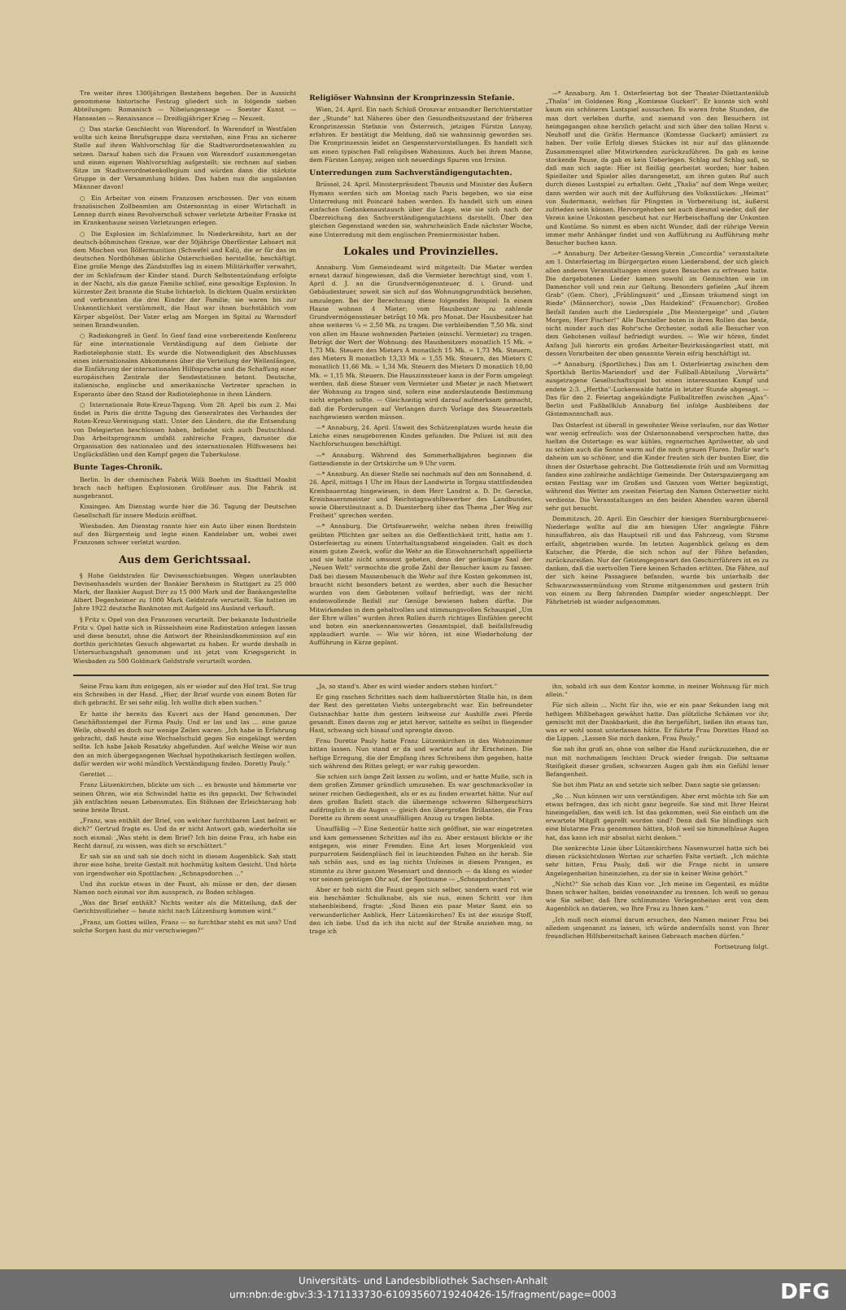Tre weiter ihres 1300jährigen Bestehens begehen. Der in Aussicht genommene historische Festzug gliedert sich in folgende sieben Abteilungen: Romanisch — Nibelungensage — Soester Kunst — Hanseaten — Renaissance — Dreißigjähriger Krieg — Neuzeit.
○ Das starke Geschlecht von Warendorf. In Warendorf in Westfalen wollte sich keine Berufsgruppe dazu verstehen, eine Frau an sicherer Stelle auf ihren Wahlvorschlag für die Stadtverordnetenwahlen zu setzen. Darauf haben sich die Frauen von Warendorf zusammengetan und einen eigenen Wahlvorschlag aufgestellt: sie rechnen auf sieben Sitze im Stadtverordnetenkollegium und würden dann die stärkste Gruppe in der Versammlung bilden. Das haben nun die ungalanten Männner davon!
○ Ein Arbeiter von einem Franzosen erschossen. Der von einem französischen Zollbeamten am Ostersonntag in einer Wirtschaft in Lennep durch einen Revolverschuß schwer verletzte Arbeiter Franke ist im Krankenhause seinen Verletzungen erlegen.
○ Die Explosion im Schlafzimmer. In Niederkreibitz, hart an der deutsch-böhmischen Grenze, war der 50jährige Oberförster Lehnert mit dem Mischen von Böllermunition (Schwefel und Kali), die er für das im deutschen Nordböhmen übliche Osterschießen herstellte, beschäftigt. Eine große Menge des Zündstoffes lag in einem Militärkoffer verwahrt, der im Schlafraum der Kinder stand. Durch Selbstentzündung erfolgte in der Nacht, als die ganze Familie schlief, eine gewaltige Explosion. In kürzester Zeit brannte die Stube lichterloh. In dichtem Qualm erstickten und verbrannten die drei Kinder der Familie; sie waren bis zur Unkenntlichkeit verstümmelt, die Haut war ihnen buchstäblich vom Körper abgelöst. Der Vater erlag am Morgen im Spital zu Warnsdorf seinen Brandwunden.
○ Radiokongreß in Genf. In Genf fand eine vorbereitende Konferenz für eine internationale Verständigung auf dem Gebiete der Radiotelephonie statt. Es wurde die Notwendigkeit des Abschlusses eines internationalen Abkommens über die Verteilung der Wellenlängen, die Einführung der internationalen Hilfssprache und die Schaffung einer europäischen Zentrale der Sendestationen betont. Deutsche, italienische, englische und amerikanische Vertreter sprachen in Esperanto über den Stand der Radiotelephonie in ihren Ländern.
○ Internationale Rote-Kreuz-Tagung. Vom 28. April bis zum 2. Mai findet in Paris die dritte Tagung des Generalrates des Verbandes der Roten-Kreuz-Vereinigung statt. Unter den Ländern, die die Entsendung von Delegierten beschlossen haben, befindet sich auch Deutschland. Das Arbeitsprogramm umfaßt zahlreiche Fragen, darunter die Organisation des nationalen und des internationalen Hilfswesens bei Unglücksfällen und den Kampf gegen die Tuberkulose.
Bunte Tages-Chronik.
Berlin. In der chemischen Fabrik Willi Boehm im Stadtteil Moabit brach nach heftigen Explosionen Großfeuer aus. Die Fabrik ist ausgebrannt.
Kissingen. Am Dienstag wurde hier die 36. Tagung der Deutschen Gesellschaft für innere Medizin eröffnet.
Wiesbaden. Am Dienstag rannte hier ein Auto über einen Bordstein auf den Bürgersteig und legte einen Kandelaber um, wobei zwei Franzosen schwer verletzt wurden.
Aus dem Gerichtssaal.
§ Hohe Geldstrafen für Devisenschiebungen. Wegen unerlaubten Devisenhandels wurden der Bankier Bernheim in Stuttgart zu 25 000 Mark, der Bankier August Dirr zu 15 000 Mark und der Bankangestellte Albert Degenheimer zu 1000 Mark Geldstrafe verurteilt. Sie hatten im Jahre 1922 deutsche Banknoten mit Aufgeld ins Ausland verkauft.
§ Fritz v. Opel von den Franzosen verurteilt. Der bekannte Industrielle Fritz v. Opel hatte sich in Rüsselsheim eine Radiostation anlegen lassen und diese benutzt, ohne die Antwort der Rheinlandkommission auf ein dorthin gerichtetes Gesuch abgewartet zu haben. Er wurde deshalb in Untersuchungshaft genommen und ist jetzt vom Kriegsgericht in Wiesbaden zu 500 Goldmark Geldstrafe verurteilt worden.
Religiöser Wahnsinn der Kronprinzessin Stefanie.
Wien, 24. April. Ein nach Schloß Oroszvar entsandter Berichterstatter der „Stunde“ hat Näheres über den Gesundheitszustand der früheren Kronprinzessin Stefanie von Österreich, jetzigen Fürstin Lonyay, erfahren. Er bestätigt die Meldung, daß sie wahnsinnig geworden sei. Die Kronprinzessin leidet an Gespenstervorstellungen. Es handelt sich um einen typischen Fall religiösen Wahnsinns. Auch bei ihrem Manne, dem Fürsten Lonyay, zeigen sich neuerdings Spuren von Irrsinn.
Unterredungen zum Sachverständigengutachten.
Brüssel, 24. April. Ministerpräsident Theunis und Minister des Äußern Hymans werden sich am Montag nach Paris begeben, wo sie eine Unterredung mit Poincaré haben werden. Es handelt sich um einen einfachen Gedankenaustausch über die Lage, wie sie sich nach der Überreichung des Sachverständigengutachtens darstellt. Über den gleichen Gegenstand werden sie, wahrscheinlich Ende nächster Woche, eine Unterredung mit dem englischen Premierminister haben.
Lokales und Provinzielles.
Annaburg. Vom Gemeindeamt wird mitgeteilt: Die Mieter werden erneut darauf hingewiesen, daß die Vermieter berechtigt sind, vom 1. April d. J. an die Grundvermögenssteuer, d. i. Grund- und Gebäudesteuer, soweit sie sich auf das Wohnungsgrundstück beziehen, umzulegen. Bei der Berechnung diene folgendes Beispiel: In einem Hause wohnen 4 Mieter; vom Hausbesitzer zu zahlende Grundvermögenssteuer beträgt 10 Mk. pro Monat. Der Hausbesitzer hat ohne weiteres ¼ = 2,50 Mk. zu tragen. Die verbleibenden 7,50 Mk. sind von allen im Hause wohnenden Parteien (einschl. Vermieter) zu tragen. Beträgt der Wert der Wohnung: des Hausbesitzers monatlich 15 Mk. = 1,73 Mk. Steuern des Mieters A monatlich 15 Mk. = 1,73 Mk. Steuern, des Mieters B monatlich 13,33 Mk = 1,55 Mk. Steuern, des Mieters C monatlich 11,66 Mk. = 1,34 Mk. Steuern des Mieters D monatlich 10,00 Mk. = 1,15 Mk. Steuern. Die Hauszinssteuer kann in der Form umgelegt werden, daß diese Steuer vom Vermieter und Mieter je nach Mietwert der Wohnung zu tragen sind, sofern eine anderslautende Bestimmung nicht ergehen sollte. — Gleichzeitig wird darauf aufmerksam gemacht, daß die Forderungen auf Verlangen durch Vorlage des Steuerzettels nachgewiesen werden müssen.
—* Annaburg, 24. April. Unweit des Schützenplatzes wurde heute die Leiche eines neugeborenen Kindes gefunden. Die Polizei ist mit den Nachforschungen beschäftigt.
—* Annaburg. Während des Sommerhalbjahres beginnen die Gottesdienste in der Ortskirche um 9 Uhr vorm.
—* Annaburg. An dieser Stelle sei nochmals auf den am Sonnabend, d. 26. April, mittags 1 Uhr im Haus der Landwirte in Torgau stattfindenden Kreisbauerntag hingewiesen, in dem Herr Landrat a. D. Dr. Gerecke, Kreisbauernmeister und Reichstagswahlbewerber des Landbundes, sowie Oberstleutnant a. D. Duesterberg über das Thema „Der Weg zur Freiheit“ sprechen werden.
—* Annaburg. Die Ortsfeuerwehr, welche neben ihren freiwillig geübten Pflichten gar selten an die Oeffentlichkeit tritt, hatte am 1. Osterfeiertag zu einem Unterhaltungsabend eingeladen. Galt es doch einem guten Zweck, wofür die Wehr an die Einwohnerschaft appellierte und sie hatte nicht umsonst gebeten, denn der geräumige Saal der „Neuen Welt“ vermochte die große Zahl der Besucher kaum zu fassen. Daß bei diesem Massenbesuch die Wehr auf ihre Kosten gekommen ist, braucht nicht besonders betont zu werden, aber auch die Besucher wurden von dem Gebotenen vollauf befriedigt, was der nicht endenwollende Beifall zur Genüge bewiesen haben dürfte. Die Mitwirkenden in dem gehaltvollen und stimmungsvollen Schauspiel „Um der Ehre willen“ wurden ihren Rollen durch richtiges Einfühlen gerecht und boten ein anerkennenswertes Gesamtspiel, daß beifallsfreudig applaudiert wurde. — Wie wir hören, ist eine Wiederholung der Aufführung in Kürze geplant.
—* Annaburg. Am 1. Osterfeiertag bot der Theater-Dilettantenklub „Thalia“ im Goldenen Ring „Komtesse Guckerl“. Er konnte sich wohl kaum ein schöneres Lustspiel aussuchen. Es waren frohe Stunden, die man dort verleben durfte, und niemand von den Besuchern ist heimgegangen ohne herzlich gelacht und sich über den tollen Horst v. Neuhoff und die Gräfin Hermance (Komtesse Guckerl) amüsiert zu haben. Der volle Erfolg dieses Stückes ist nur auf das glänzende Zusammenspiel aller Mitwirkenden zurückzuführen. Da gab es keine stockende Pause, da gab es kein Ueberlegen. Schlag auf Schlag saß, so daß man sich sagte: Hier ist fleißig gearbeitet worden; hier haben Spielleiter und Spieler alles darangesetzt, um ihren guten Ruf auch durch dieses Lustspiel zu erhalten. Geht „Thalia“ auf dem Wege weiter, dann werden wir auch mit der Aufführung des Volksstückes: „Heimat“ von Sudermann, welches für Pfingsten in Vorbereitung ist, äußerst zufrieden sein können. Hervorgehoben sei auch diesmal wieder, daß der Verein keine Unkosten gescheut hat zur Herbeischaffung der Unkosten und Kostüme. So nimmt es eben nicht Wunder, daß der rührige Verein immer mehr Anhänger findet und von Aufführung zu Aufführung mehr Besucher buchen kann.
—* Annaburg. Der Arbeiter-Gesang-Verein „Concordia“ veranstaltete am 1. Osterfeiertag im Bürgergarten einen Liederabend, der sich gleich allen anderen Veranstaltungen eines guten Besuches zu erfreuen hatte. Die dargebotenen Lieder kamen sowohl im Gemischten wie im Damenchor voll und rein zur Geltung. Besonders gefielen „Auf ihrem Grab“ (Gem. Chor), „Frühlingszeit“ und „Einsam träumend singt im Riede“ (Männerchor), sowie „Das Haidekind“ (Frauenchor). Großen Beifall fanden auch die Liederspiele „Die Meistergeige“ und „Guten Morgen, Herr Fischer!“ Alle Darsteller boten in ihren Rollen das beste, nicht minder auch das Rohr'sche Orchester, sodaß alle Besucher von dem Gebotenen vollauf befriedigt wurden. — Wie wir hören, findet Anfang Juli hierorts ein großes Arbeiter-Bezirkssängerfest statt, mit dessen Vorarbeiten der oben genannte Verein eifrig beschäftigt ist.
—* Annaburg. (Sportliches.) Das am 1. Osterfeiertag zwischen dem Sportklub Berlin-Mariendorf und der Fußball-Abteilung „Vorwärts“ ausgetragene Gesellschaftsspiel bot einen interessanten Kampf und endete 2:3. „Hertha“-Luckenwalde hatte in letzter Stunde abgesagt. — Das für den 2. Feiertag angekündigte Fußballtreffen zwischen „Ajax“-Berlin und Fußballklub Annaburg fiel infolge Ausbleibens der Gästemannschaft aus.
Das Osterfest ist überall in gewohnter Weise verlaufen, nur das Wetter war wenig erfreulich: was der Ostersonnabend versprochen hatte, das hielten die Ostertage: es war kühles, regnerisches Aprilwetter, ab und zu schien auch die Sonne warm auf die noch grauen Fluren. Dafür war's daheim um so schöner, und die Kinder freuten sich der bunten Eier, die ihnen der Osterhase gebracht. Die Gottesdienste früh und am Vormittag fanden eine zahlreiche andächtige Gemeinde. Der Osterspaziergang am ersten Festtag war im Großen und Ganzen vom Wetter begünstigt, während das Wetter am zweiten Feiertag den Namen Osterwetter nicht verdiente. Die Veranstaltungen an den beiden Abenden waren überall sehr gut besucht.
Dommitzsch, 20. April. Ein Geschirr der hiesigen Sternburgbrauerei-Niederlage wollte auf die am hiesigen Ufer angelegte Fähre hinauffahren, als das Hauptseil riß und das Fahrzeug, vom Strome erfaßt, abgetrieben wurde. Im letzten Augenblick gelang es dem Kutscher, die Pferde, die sich schon auf der Fähre befanden, zurückzureißen. Nur der Geistesgegenwart des Geschirrführers ist es zu danken, daß die wertvollen Tiere keinen Schaden erlitten. Die Fähre, auf der sich keine Passagiere befanden, wurde bis unterhalb der Schwarzwassermündung vom Strome mitgenommen und gestern früh von einem zu Berg fahrenden Dampfer wieder angeschleppt. Der Fährbetrieb ist wieder aufgenommen.
Seine Frau kam ihm entgegen, als er wieder auf den Hof trat. Sie trug ein Schreiben in der Hand. „Hier, der Brief wurde von einem Boten für dich gebracht. Er sei sehr eilig. Ich wollte dich eben suchen.“
Er hatte ihr bereits das Kuvert aus der Hand genommen. Der Geschäftsstempel der Firma Pauly. Und er las und las ... eine ganze Weile, obwohl es doch nur wenige Zeilen waren: „Ich habe in Erfahrung gebracht, daß heute eine Wechselschuld gegen Sie eingeklagt werden sollte. Ich habe Jakob Rosatzky abgefunden. Auf welche Weise wir nun den an mich übergegangenen Wechsel hypothekarisch festlegen wollen, dafür werden wir wohl mündlich Verständigung finden. Doretty Pauly.“
Gerettet ...
Franz Lützenkirchen, blickte um sich ... es brauste und hämmerte vor seinen Ohren, wie ein Schwindel hatte es ihn gepackt. Der Schwindel jäh entfachten neuen Lebensmutes. Ein Stöhnen der Erleichterung hob seine breite Brust.
„Franz, was enthält der Brief, von welcher furchtbaren Last befreit er dich?“ Gertrud fragte es. Und da er nicht Antwort gab, wiederholte sie noch einmal: „Was steht in dem Brief? Ich bin deine Frau, ich habe ein Recht darauf, zu wissen, was dich so erschüttert.“
Er sah sie an und sah sie doch nicht in diesem Augenblick. Sah statt ihrer eine hohe, breite Gestalt mit hochmütig kaltem Gesicht. Und hörte von irgendwoher ein Spottlachen: „Schnapsdorchen ...“
Und ihn zuckte etwas in der Faust, als müsse er den, der diesen Namen noch einmal vor ihm aussprach, zu Boden schlagen.
„Was der Brief enthält? Nichts weiter als die Mitteilung, daß der Gerichtsvollzieher — heute nicht nach Lützenburg kommen wird.“
„Franz, um Gottes willen, Franz — so furchtbar steht es mit uns? Und solche Sorgen hast du mir verschwiegen?“
„Ja, so stand's. Aber es wird wieder anders stehen hinfort.“
Er ging raschen Schrittes nach dem halbzerstörten Stalle hin, in dem der Rest des geretteten Viehs untergebracht war. Ein befreundeter Gutsnachbar hatte ihm gestern leihweise zur Aushilfe zwei Pferde gesandt. Eines davon zog er jetzt hervor, sattelte es selbst in fliegender Hast, schwang sich hinauf und sprengte davon.
Frau Dorette Pauly hatte Franz Lützenkirchen in das Wohnzimmer bitten lassen. Nun stand er da und wartete auf ihr Erscheinen. Die heftige Erregung, die der Empfang ihres Schreibens ihm gegeben, hatte sich während des Rittes gelegt; er war ruhig geworden.
Sie schien sich lange Zeit lassen zu wollen, und er hatte Muße, sich in dem großen Zimmer gründlich umzusehen. Es war geschmackvoller in seiner reichen Gediegenheit, als er es zu finden erwartet hätte. Nur auf dem großen Bufett stach die übermenge schweren Silbergeschirrs aufdringlich in die Augen — gleich den übergroßen Brillanten, die Frau Dorette zu ihrem sonst unauffälligen Anzug zu tragen liebte.
Unauffällig —? Eine Seitentür hatte sich geöffnet, sie war eingetreten und kam gemessenen Schrittes auf ihn zu. Aber erstaunt blickte er ihr entgegen, wie einer Fremden. Eine Art loses Morgenkleid von purpurrotem Seidenplüsch fiel in leuchtenden Falten an ihr herab. Sie sah schön aus, und es lag nichts Unfeines in diesem Prangen, es stimmte zu ihrer ganzen Wesensart und dennoch — da klang es wieder vor seinem geistigen Ohr auf, der Spottname — „Schnapsdorchen“.
Aber er hob nicht die Faust gegen sich selber, sondern ward rot wie ein beschämter Schulknabe, als sie nun, einen Schritt vor ihm stehenbleibend, fragte: „Sind Ihnen ein paar Meter Samt ein so verwunderlicher Anblick, Herr Lützenkirchen? Es ist der einzige Stoff, den ich liebe. Und da ich ihn nicht auf der Straße anziehen mag, so trage ich
ihn, sobald ich aus dem Kontor komme, in meiner Wohnung für mich allein.“
Für sich allein ... Nicht für ihn, wie er ein paar Sekunden lang mit heftigem Mißbehagen gewähnt hatte. Das plötzliche Schämen vor ihr, gemischt mit der Dankbarkeit, die ihn hergeführt, ließen ihn etwas tun, was er wohl sonst unterlassen hätte. Er führte Frau Dorettes Hand an die Lippen. „Lassen Sie mich danken, Frau Pauly.“
Sie sah ihn groß an, ohne von selber die Hand zurückzuziehen, die er nun mit nochmaligem leichten Druck wieder freigab. Die seltsame Steifigkeit dieser großen, schwarzen Augen gab ihm ein Gefühl leiser Befangenheit.
Sie bot ihm Platz an und setzte sich selber. Dann sagte sie gelassen:
„So ... Nun können wir uns verständigen. Aber erst möchte ich Sie um etwas befragen, das ich nicht ganz begreife. Sie sind mit Ihrer Heirat hineingefallen, das weiß ich. Ist das gekommen, weil Sie einfach um die erwartete Mitgift geprellt worden sind? Denn daß Sie blindlings sich eine blutarme Frau genommen hätten, bloß weil sie himmelblaue Augen hat, das kann ich mir absolut nicht denken.“
Die senkrechte Linie über Lützenkirchens Nasenwurzel hatte sich bei diesen rücksichtslosen Worten zur scharfen Falte vertieft. „Ich möchte sehr bitten, Frau Pauly, daß wir die Frage nicht in unsere Angelegenheiten hineinziehen, zu der sie in keiner Weise gehört.“
„Nicht?“ Sie schob das Kinn vor. „Ich meine im Gegenteil, es müßte Ihnen schwer halten, beides voneinander zu trennen. Ich weiß so genau wie Sie selber, daß Ihre schlimmsten Verlegenheiten erst von dem Augenblick an datieren, wo Ihre Frau zu Ihnen kam.“
„Ich muß noch einmal darum ersuchen, den Namen meiner Frau bei alledem ungenannt zu lassen, ich würde andernfalls sonst von Ihrer freundlichen Hilfsbereitschaft keinen Gebrauch machen dürfen.“
Fortsetzung folgt.
Universitäts- und Landesbibliothek Sachsen-Anhalt
urn:nbn:de:gbv:3:3-171133730-61093560719240426-15/fragment/page=0003
DFG